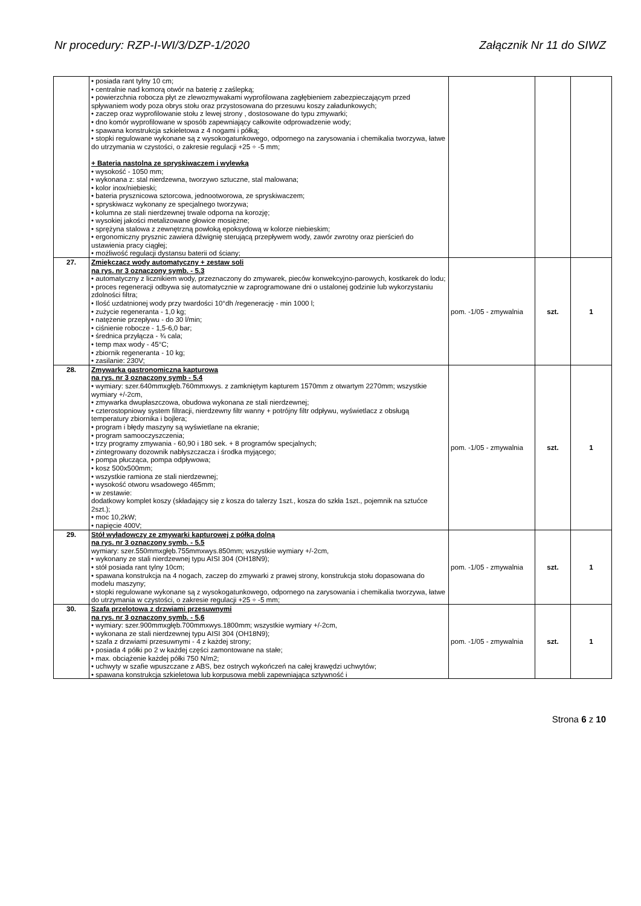Nr procedury: RZP-I-WI/3/DZP-1/2020 Załącznik Nr 11 do SIWZ
| | • posiada rant tylny 10 cm; • centralnie nad komorą otwór na baterię z zaślepką; • powierzchnia robocza płyt ze zlewozmywakami wyprofilowana zagłębieniem zabezpieczającym przed spływaniem wody poza obrys stołu oraz przystosowana do przesuwu koszy załadunkowych; • zaczep oraz wyprofilowanie stołu z lewej strony , dostosowane do typu zmywarki; • dno komór wyprofilowane w sposób zapewniający całkowite odprowadzenie wody; • spawana konstrukcja szkieletowa z 4 nogami i półką; • stopki regulowane wykonane są z wysokogatunkowego, odpornego na zarysowania i chemikalia tworzywa, łatwe do utrzymania w czystości, o zakresie regulacji +25 ÷ -5 mm; + Bateria nastolna ze spryskiwaczem i wylewką • wysokość - 1050 mm; • wykonana z: stal nierdzewna, tworzywo sztuczne, stal malowana; • kolor inox/niebieski; • bateria prysznicowa sztorcowa, jednootworowa, ze spryskiwaczem; • spryskiwacz wykonany ze specjalnego tworzywa; • kolumna ze stali nierdzewnej trwale odporna na korozję; • wysokiej jakości metalizowane głowice mosiężne; • sprężyna stalowa z zewnętrzną powłoką epoksydową w kolorze niebieskim; • ergonomiczny prysznic zawiera dźwignię sterującą przepływem wody, zawór zwrotny oraz pierścień do ustawienia pracy ciągłej; • możliwość regulacji dystansu baterii od ściany; | | | |
| 27. | Zmiękczacz wody automatyczny + zestaw soli na rys. nr 3 oznaczony symb. - 5.3 • automatyczny z licznikiem wody, przeznaczony do zmywarek, pieców konwekcyjno-parowych, kostkarek do lodu; • proces regeneracji odbywa się automatycznie w zaprogramowane dni o ustalonej godzinie lub wykorzystaniu zdolności filtra; • Ilość uzdatnionej wody przy twardości 10°dh /regenerację - min 1000 l; • zużycie regeneranta - 1,0 kg; • natężenie przepływu - do 30 l/min; • ciśnienie robocze - 1,5-6,0 bar; • średnica przyłącza - ¾ cala; • temp max wody - 45°C; • zbiornik regeneranta - 10 kg; • zasilanie: 230V; | pom. -1/05 - zmywalnia | szt. | 1 |
| 28. | Zmywarka gastronomiczna kapturowa na rys. nr 3 oznaczony symb - 5.4 • wymiary: szer.640mmxgłęb.760mmxwys. z zamkniętym kapturem 1570mm z otwartym 2270mm; wszystkie wymiary +/-2cm, • zmywarka dwupłaszczowa, obudowa wykonana ze stali nierdzewnej; • czterostopniowy system filtracji, nierdzewny filtr wanny + potrójny filtr odpływu, wyświetlacz z obsługą temperatury zbiornika i bojlera; • program i błędy maszyny są wyświetlane na ekranie; • program samooczyszczenia; • trzy programy zmywania - 60,90 i 180 sek. + 8 programów specjalnych; • zintegrowany dozownik nabłyszczacza i środka myjącego; • pompa płucząca, pompa odpływowa; • kosz 500x500mm; • wszystkie ramiona ze stali nierdzewnej; • wysokość otworu wsadowego 465mm; • w zestawie: dodatkowy komplet koszy (składający się z kosza do talerzy 1szt., kosza do szkła 1szt., pojemnik na sztućce 2szt.); • moc 10,2kW; • napięcie 400V; | pom. -1/05 - zmywalnia | szt. | 1 |
| 29. | Stół wyładowczy ze zmywarki kapturowej z półką dolną na rys. nr 3 oznaczony symb. - 5.5 wymiary: szer.550mmxgłęb.755mmxwys.850mm; wszystkie wymiary +/-2cm, • wykonany ze stali nierdzewnej typu AISI 304 (OH18N9); • stół posiada rant tylny 10cm; • spawana konstrukcja na 4 nogach, zaczep do zmywarki z prawej strony, konstrukcja stołu dopasowana do modelu maszyny; • stopki regulowane wykonane są z wysokogatunkowego, odpornego na zarysowania i chemikalia tworzywa, łatwe do utrzymania w czystości, o zakresie regulacji +25 ÷ -5 mm; | pom. -1/05 - zmywalnia | szt. | 1 |
| 30. | Szafa przelotowa z drzwiami przesuwnymi na rys. nr 3 oznaczony symb. - 5,6 • wymiary: szer.900mmxgłęb.700mmxwys.1800mm; wszystkie wymiary +/-2cm, • wykonana ze stali nierdzewnej typu AISI 304 (OH18N9); • szafa z drzwiami przesuwnymi - 4 z każdej strony; • posiada 4 półki po 2 w każdej części zamontowane na stałe; • max. obciążenie każdej półki 750 N/m2; • uchwyty w szafie wpuszczane z ABS, bez ostrych wykończeń na całej krawędzi uchwytów; • spawana konstrukcja szkieletowa lub korpusowa mebli zapewniająca sztywność i | pom. -1/05 - zmywalnia | szt. | 1 |
Strona 6 z 10